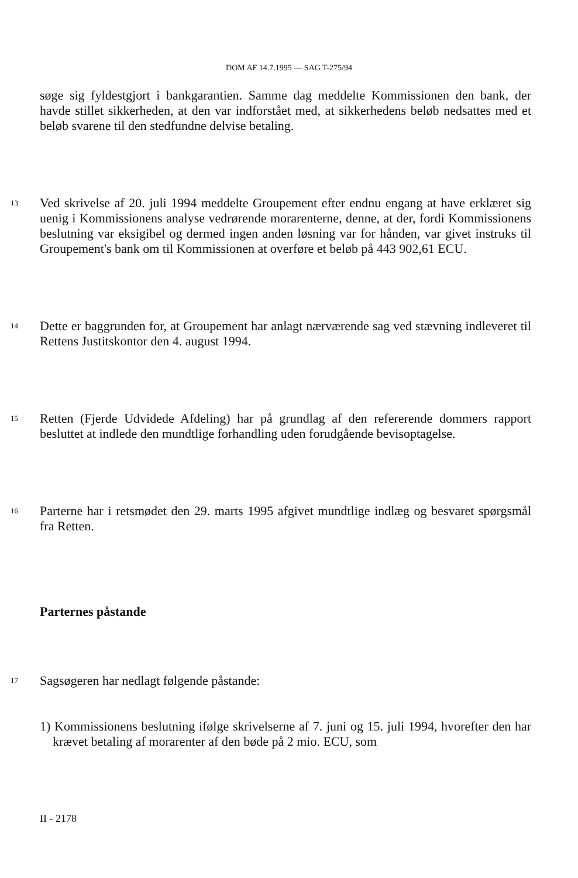DOM AF 14.7.1995 — SAG T-275/94
søge sig fyldestgjort i bankgarantien. Samme dag meddelte Kommissionen den bank, der havde stillet sikkerheden, at den var indforstået med, at sikkerhedens beløb nedsattes med et beløb svarene til den stedfundne delvise betaling.
13
Ved skrivelse af 20. juli 1994 meddelte Groupement efter endnu engang at have erklæret sig uenig i Kommissionens analyse vedrørende morarenterne, denne, at der, fordi Kommissionens beslutning var eksigibel og dermed ingen anden løsning var for hånden, var givet instruks til Groupement's bank om til Kommissionen at overføre et beløb på 443 902,61 ECU.
14
Dette er baggrunden for, at Groupement har anlagt nærværende sag ved stævning indleveret til Rettens Justitskontor den 4. august 1994.
15
Retten (Fjerde Udvidede Afdeling) har på grundlag af den refererende dommers rapport besluttet at indlede den mundtlige forhandling uden forudgående bevisoptagelse.
16
Parterne har i retsmødet den 29. marts 1995 afgivet mundtlige indlæg og besvaret spørgsmål fra Retten.
Parternes påstande
17
Sagsøgeren har nedlagt følgende påstande:
1) Kommissionens beslutning ifølge skrivelserne af 7. juni og 15. juli 1994, hvorefter den har krævet betaling af morarenter af den bøde på 2 mio. ECU, som
II - 2178